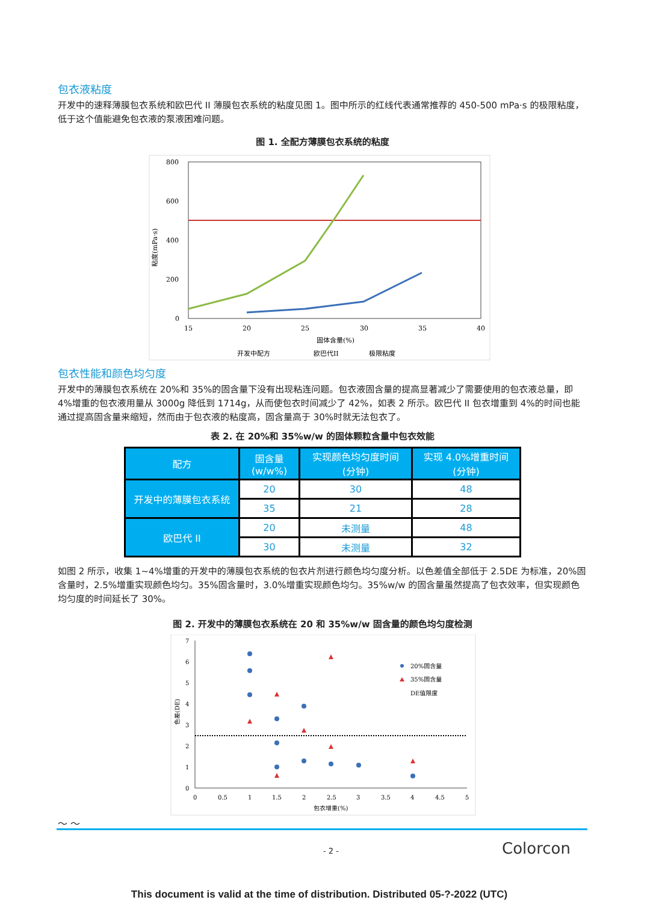包衣液粘度
开发中的速释薄膜包衣系统和欧巴代 II 薄膜包衣系统的粘度见图 1。图中所示的红线代表通常推荐的 450-500 mPa·s 的极限粘度，低于这个值能避免包衣液的泵液困难问题。
图 1. 全配方薄膜包衣系统的粘度
800
600
400
200
0
15
20
25
30
35
40
固体含量(%)
粘度(mPa·s)
开发中配方
欧巴代II
极限粘度
包衣性能和颜色均匀度
开发中的薄膜包衣系统在 20%和 35%的固含量下没有出现粘连问题。包衣液固含量的提高显著减少了需要使用的包衣液总量，即 4%增重的包衣液用量从 3000g 降低到 1714g，从而使包衣时间减少了 42%，如表 2 所示。欧巴代 II 包衣增重到 4%的时间也能通过提高固含量来缩短，然而由于包衣液的粘度高，固含量高于 30%时就无法包衣了。
表 2. 在 20%和 35%w/w 的固体颗粒含量中包衣效能
| 配方 | 固含量 (w/w%) | 实现颜色均匀度时间 (分钟) | 实现 4.0%增重时间 (分钟) |
| --- | --- | --- | --- |
| 开发中的薄膜包衣系统 | 20 | 30 | 48 |
| | 35 | 21 | 28 |
| 欧巴代 II | 20 | 未测量 | 48 |
| | 30 | 未测量 | 32 |
如图 2 所示，收集 1~4%增重的开发中的薄膜包衣系统的包衣片剂进行颜色均匀度分析。以色差值全部低于 2.5DE 为标准，20%固含量时，2.5%增重实现颜色均匀。35%固含量时，3.0%增重实现颜色均匀。35%w/w 的固含量虽然提高了包衣效率，但实现颜色均匀度的时间延长了 30%。
图 2. 开发中的薄膜包衣系统在 20 和 35%w/w 固含量的颜色均匀度检测
7
6
5
4
3
2
1
0
0
0.5
1
1.5
2
2.5
3
3.5
4
4.5
5
包衣增重(%)
色差(DE)
20%固含量
35%固含量
DE值限度
～ ～
- 2 - Colorcon
This document is valid at the time of distribution. Distributed 05-?-2022 (UTC)